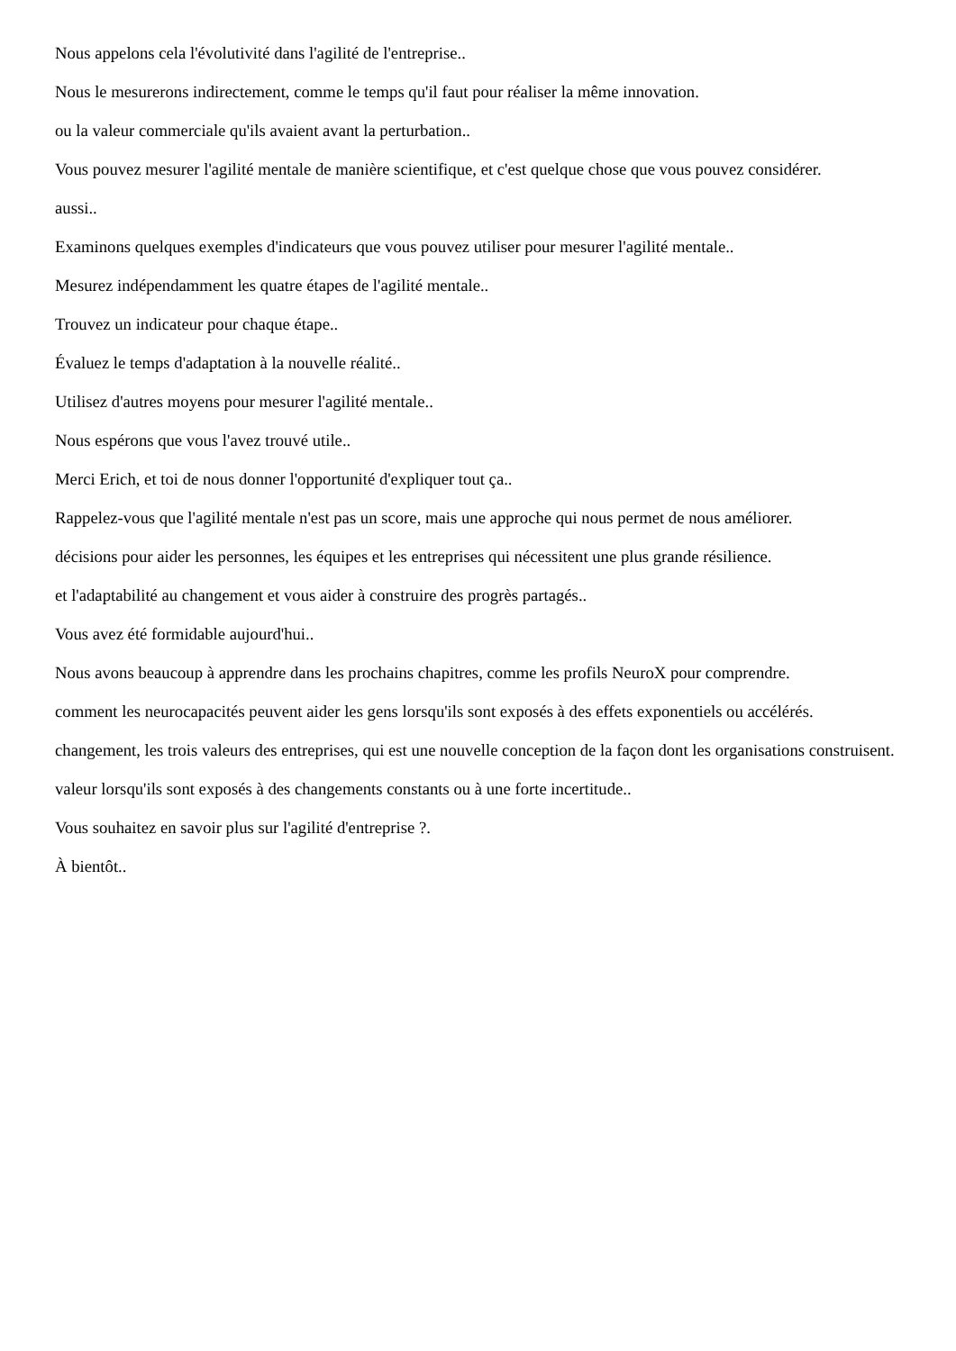Nous appelons cela l'évolutivité dans l'agilité de l'entreprise..
Nous le mesurerons indirectement, comme le temps qu'il faut pour réaliser la même innovation.
ou la valeur commerciale qu'ils avaient avant la perturbation..
Vous pouvez mesurer l'agilité mentale de manière scientifique, et c'est quelque chose que vous pouvez considérer.
aussi..
Examinons quelques exemples d'indicateurs que vous pouvez utiliser pour mesurer l'agilité mentale..
Mesurez indépendamment les quatre étapes de l'agilité mentale..
Trouvez un indicateur pour chaque étape..
Évaluez le temps d'adaptation à la nouvelle réalité..
Utilisez d'autres moyens pour mesurer l'agilité mentale..
Nous espérons que vous l'avez trouvé utile..
Merci Erich, et toi de nous donner l'opportunité d'expliquer tout ça..
Rappelez-vous que l'agilité mentale n'est pas un score, mais une approche qui nous permet de nous améliorer.
décisions pour aider les personnes, les équipes et les entreprises qui nécessitent une plus grande résilience.
et l'adaptabilité au changement et vous aider à construire des progrès partagés..
Vous avez été formidable aujourd'hui..
Nous avons beaucoup à apprendre dans les prochains chapitres, comme les profils NeuroX pour comprendre.
comment les neurocapacités peuvent aider les gens lorsqu'ils sont exposés à des effets exponentiels ou accélérés.
changement, les trois valeurs des entreprises, qui est une nouvelle conception de la façon dont les organisations construisent.
valeur lorsqu'ils sont exposés à des changements constants ou à une forte incertitude..
Vous souhaitez en savoir plus sur l'agilité d'entreprise ?.
À bientôt..